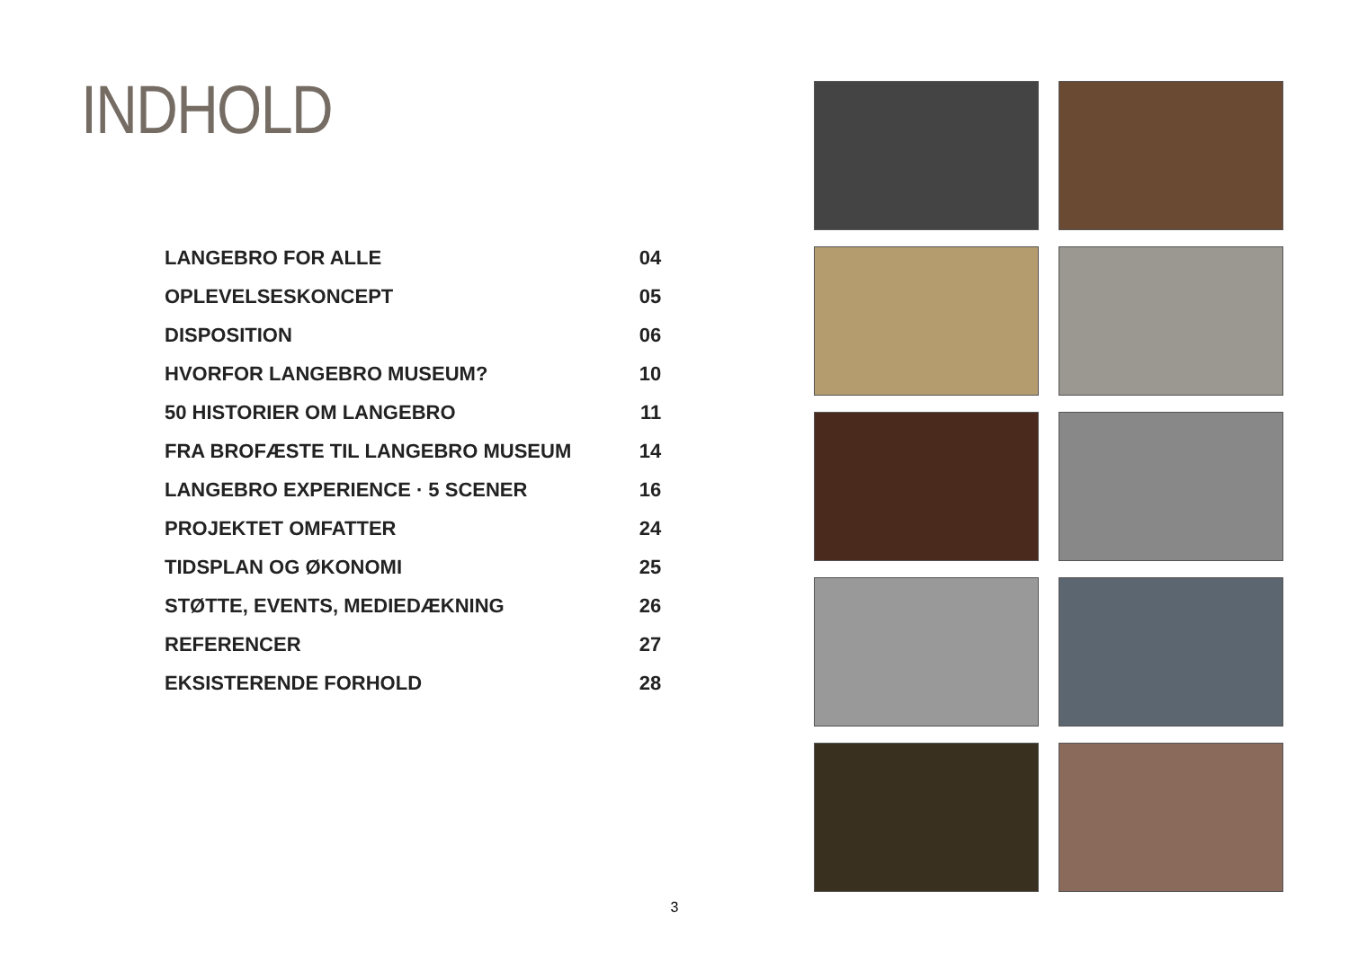INDHOLD
| LANGEBRO FOR ALLE | 04 |
| OPLEVELSESKONCEPT | 05 |
| DISPOSITION | 06 |
| HVORFOR LANGEBRO MUSEUM? | 10 |
| 50 HISTORIER OM LANGEBRO | 11 |
| FRA BROFÆSTE TIL LANGEBRO MUSEUM | 14 |
| LANGEBRO EXPERIENCE · 5 SCENER | 16 |
| PROJEKTET OMFATTER | 24 |
| TIDSPLAN OG ØKONOMI | 25 |
| STØTTE, EVENTS, MEDIEDÆKNING | 26 |
| REFERENCER | 27 |
| EKSISTERENDE FORHOLD | 28 |
3